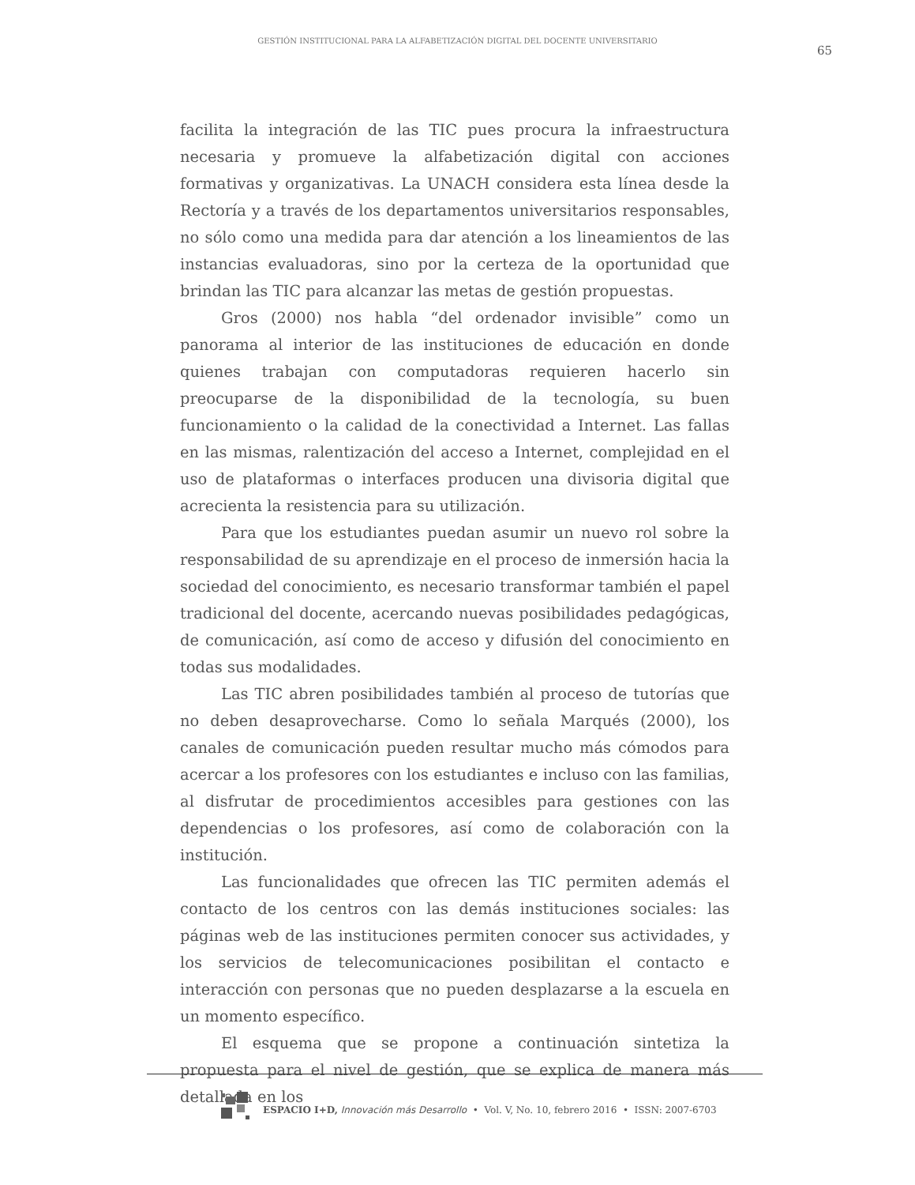GESTIÓN INSTITUCIONAL PARA LA ALFABETIZACIÓN DIGITAL DEL DOCENTE UNIVERSITARIO
65
facilita la integración de las TIC pues procura la infraestructura necesaria y promueve la alfabetización digital con acciones formativas y organizativas. La UNACH considera esta línea desde la Rectoría y a través de los departamentos universitarios responsables, no sólo como una medida para dar atención a los lineamientos de las instancias evaluadoras, sino por la certeza de la oportunidad que brindan las TIC para alcanzar las metas de gestión propuestas.
Gros (2000) nos habla “del ordenador invisible” como un panorama al interior de las instituciones de educación en donde quienes trabajan con computadoras requieren hacerlo sin preocuparse de la disponibilidad de la tecnología, su buen funcionamiento o la calidad de la conectividad a Internet. Las fallas en las mismas, ralentización del acceso a Internet, complejidad en el uso de plataformas o interfaces producen una divisoria digital que acrecienta la resistencia para su utilización.
Para que los estudiantes puedan asumir un nuevo rol sobre la responsabilidad de su aprendizaje en el proceso de inmersión hacia la sociedad del conocimiento, es necesario transformar también el papel tradicional del docente, acercando nuevas posibilidades pedagógicas, de comunicación, así como de acceso y difusión del conocimiento en todas sus modalidades.
Las TIC abren posibilidades también al proceso de tutorías que no deben desaprovecharse. Como lo señala Marqués (2000), los canales de comunicación pueden resultar mucho más cómodos para acercar a los profesores con los estudiantes e incluso con las familias, al disfrutar de procedimientos accesibles para gestiones con las dependencias o los profesores, así como de colaboración con la institución.
Las funcionalidades que ofrecen las TIC permiten además el contacto de los centros con las demás instituciones sociales: las páginas web de las instituciones permiten conocer sus actividades, y los servicios de telecomunicaciones posibilitan el contacto e interacción con personas que no pueden desplazarse a la escuela en un momento específico.
El esquema que se propone a continuación sintetiza la propuesta para el nivel de gestión, que se explica de manera más detallada en los
ESPACIO I+D, Innovación más Desarrollo • Vol. V, No. 10, febrero 2016 • ISSN: 2007-6703